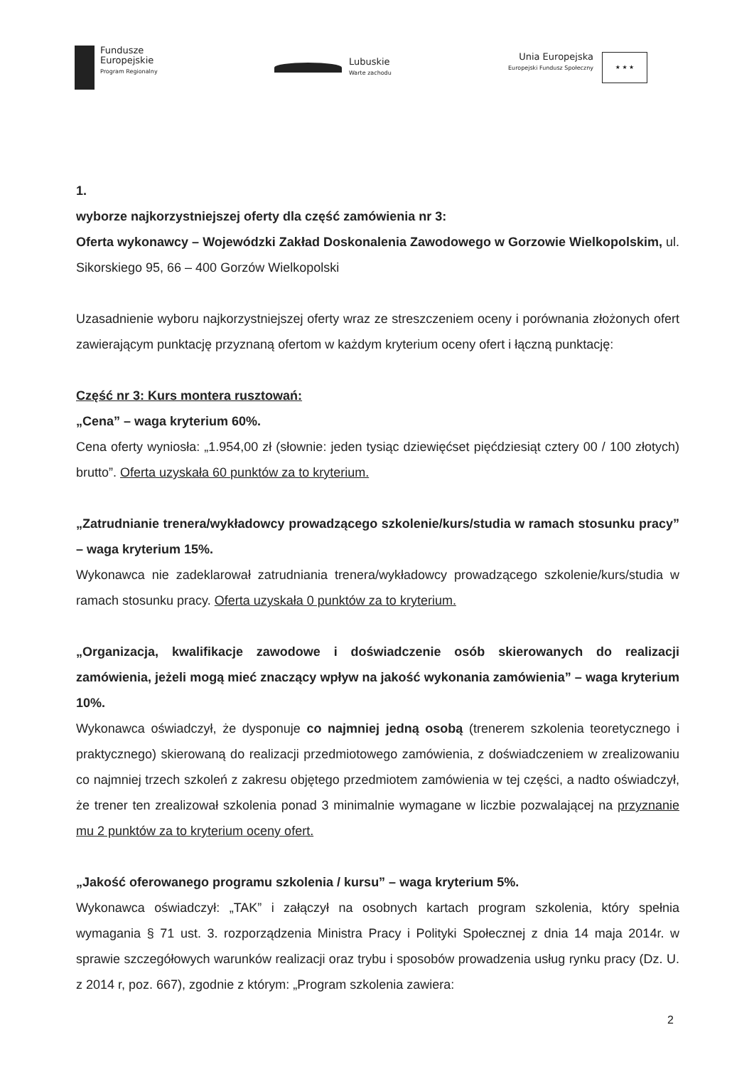Fundusze
Europejskie
Program Regionalny
Lubuskie
Warte zachodu
Unia Europejska
Europejski Fundusz Społeczny
★ ★ ★
1.
wyborze najkorzystniejszej oferty dla część zamówienia nr 3:
Oferta wykonawcy – Wojewódzki Zakład Doskonalenia Zawodowego w Gorzowie Wielkopolskim, ul. Sikorskiego 95, 66 – 400 Gorzów Wielkopolski
Uzasadnienie wyboru najkorzystniejszej oferty wraz ze streszczeniem oceny i porównania złożonych ofert zawierającym punktację przyznaną ofertom w każdym kryterium oceny ofert i łączną punktację:
Część nr 3: Kurs montera rusztowań:
„Cena” – waga kryterium 60%.
Cena oferty wyniosła: „1.954,00 zł (słownie: jeden tysiąc dziewięćset pięćdziesiąt cztery 00 / 100 złotych) brutto”. Oferta uzyskała 60 punktów za to kryterium.
„Zatrudnianie trenera/wykładowcy prowadzącego szkolenie/kurs/studia w ramach stosunku pracy” – waga kryterium 15%.
Wykonawca nie zadeklarował zatrudniania trenera/wykładowcy prowadzącego szkolenie/kurs/studia w ramach stosunku pracy. Oferta uzyskała 0 punktów za to kryterium.
„Organizacja, kwalifikacje zawodowe i doświadczenie osób skierowanych do realizacji zamówienia, jeżeli mogą mieć znaczący wpływ na jakość wykonania zamówienia” – waga kryterium 10%.
Wykonawca oświadczył, że dysponuje co najmniej jedną osobą (trenerem szkolenia teoretycznego i praktycznego) skierowaną do realizacji przedmiotowego zamówienia, z doświadczeniem w zrealizowaniu co najmniej trzech szkoleń z zakresu objętego przedmiotem zamówienia w tej części, a nadto oświadczył, że trener ten zrealizował szkolenia ponad 3 minimalnie wymagane w liczbie pozwalającej na przyznanie mu 2 punktów za to kryterium oceny ofert.
„Jakość oferowanego programu szkolenia / kursu” – waga kryterium 5%.
Wykonawca oświadczył: „TAK” i załączył na osobnych kartach program szkolenia, który spełnia wymagania § 71 ust. 3. rozporządzenia Ministra Pracy i Polityki Społecznej z dnia 14 maja 2014r. w sprawie szczegółowych warunków realizacji oraz trybu i sposobów prowadzenia usług rynku pracy (Dz. U. z 2014 r, poz. 667), zgodnie z którym: „Program szkolenia zawiera:
2